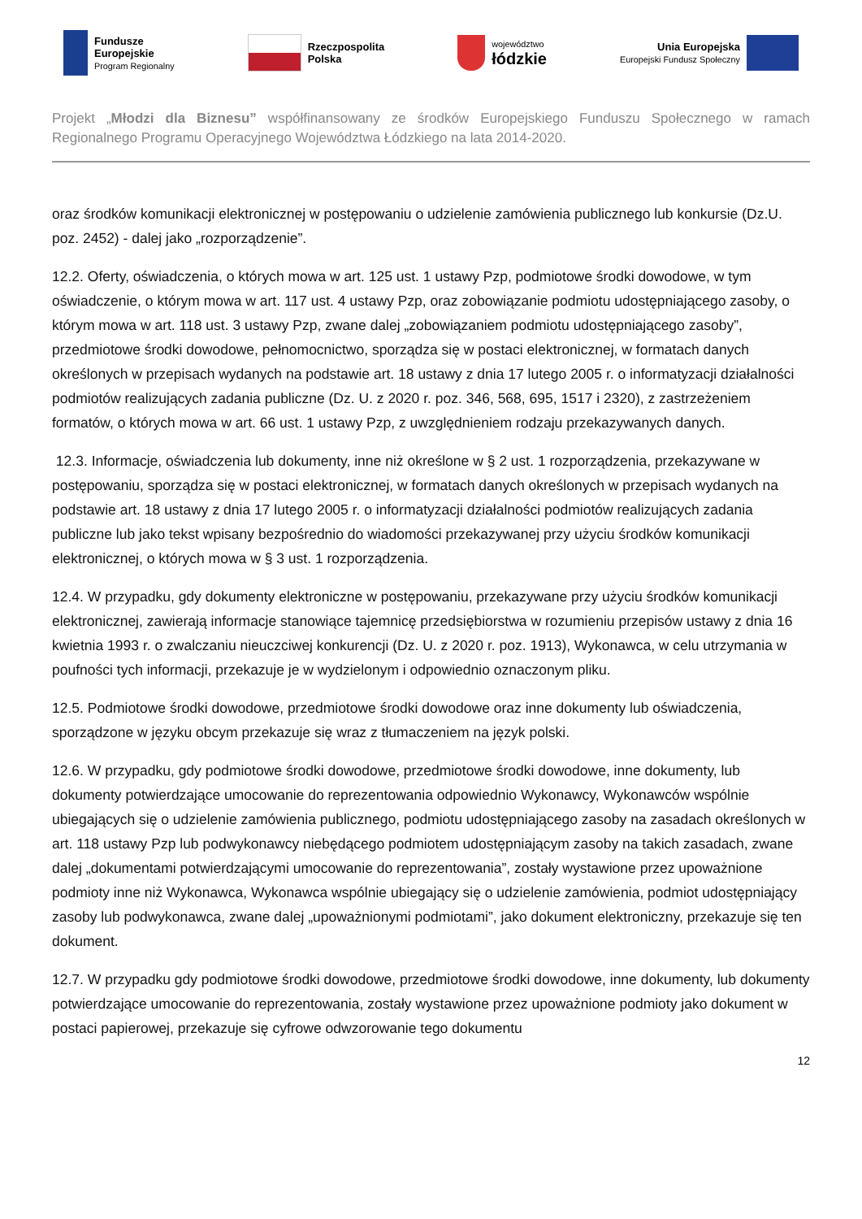Fundusze
Europejskie
Program Regionalny
Rzeczpospolita
Polska
województwo
łódzkie
Unia Europejska
Europejski Fundusz Społeczny
Projekt „Młodzi dla Biznesu” współfinansowany ze środków Europejskiego Funduszu Społecznego w ramach Regionalnego Programu Operacyjnego Województwa Łódzkiego na lata 2014-2020.
oraz środków komunikacji elektronicznej w postępowaniu o udzielenie zamówienia publicznego lub konkursie (Dz.U. poz. 2452) - dalej jako „rozporządzenie”.
12.2. Oferty, oświadczenia, o których mowa w art. 125 ust. 1 ustawy Pzp, podmiotowe środki dowodowe, w tym oświadczenie, o którym mowa w art. 117 ust. 4 ustawy Pzp, oraz zobowiązanie podmiotu udostępniającego zasoby, o którym mowa w art. 118 ust. 3 ustawy Pzp, zwane dalej „zobowiązaniem podmiotu udostępniającego zasoby”, przedmiotowe środki dowodowe, pełnomocnictwo, sporządza się w postaci elektronicznej, w formatach danych określonych w przepisach wydanych na podstawie art. 18 ustawy z dnia 17 lutego 2005 r. o informatyzacji działalności podmiotów realizujących zadania publiczne (Dz. U. z 2020 r. poz. 346, 568, 695, 1517 i 2320), z zastrzeżeniem formatów, o których mowa w art. 66 ust. 1 ustawy Pzp, z uwzględnieniem rodzaju przekazywanych danych.
12.3. Informacje, oświadczenia lub dokumenty, inne niż określone w § 2 ust. 1 rozporządzenia, przekazywane w postępowaniu, sporządza się w postaci elektronicznej, w formatach danych określonych w przepisach wydanych na podstawie art. 18 ustawy z dnia 17 lutego 2005 r. o informatyzacji działalności podmiotów realizujących zadania publiczne lub jako tekst wpisany bezpośrednio do wiadomości przekazywanej przy użyciu środków komunikacji elektronicznej, o których mowa w § 3 ust. 1 rozporządzenia.
12.4. W przypadku, gdy dokumenty elektroniczne w postępowaniu, przekazywane przy użyciu środków komunikacji elektronicznej, zawierają informacje stanowiące tajemnicę przedsiębiorstwa w rozumieniu przepisów ustawy z dnia 16 kwietnia 1993 r. o zwalczaniu nieuczciwej konkurencji (Dz. U. z 2020 r. poz. 1913), Wykonawca, w celu utrzymania w poufności tych informacji, przekazuje je w wydzielonym i odpowiednio oznaczonym pliku.
12.5. Podmiotowe środki dowodowe, przedmiotowe środki dowodowe oraz inne dokumenty lub oświadczenia, sporządzone w języku obcym przekazuje się wraz z tłumaczeniem na język polski.
12.6. W przypadku, gdy podmiotowe środki dowodowe, przedmiotowe środki dowodowe, inne dokumenty, lub dokumenty potwierdzające umocowanie do reprezentowania odpowiednio Wykonawcy, Wykonawców wspólnie ubiegających się o udzielenie zamówienia publicznego, podmiotu udostępniającego zasoby na zasadach określonych w art. 118 ustawy Pzp lub podwykonawcy niebędącego podmiotem udostępniającym zasoby na takich zasadach, zwane dalej „dokumentami potwierdzającymi umocowanie do reprezentowania”, zostały wystawione przez upoważnione podmioty inne niż Wykonawca, Wykonawca wspólnie ubiegający się o udzielenie zamówienia, podmiot udostępniający zasoby lub podwykonawca, zwane dalej „upoważnionymi podmiotami”, jako dokument elektroniczny, przekazuje się ten dokument.
12.7. W przypadku gdy podmiotowe środki dowodowe, przedmiotowe środki dowodowe, inne dokumenty, lub dokumenty potwierdzające umocowanie do reprezentowania, zostały wystawione przez upoważnione podmioty jako dokument w postaci papierowej, przekazuje się cyfrowe odwzorowanie tego dokumentu
12